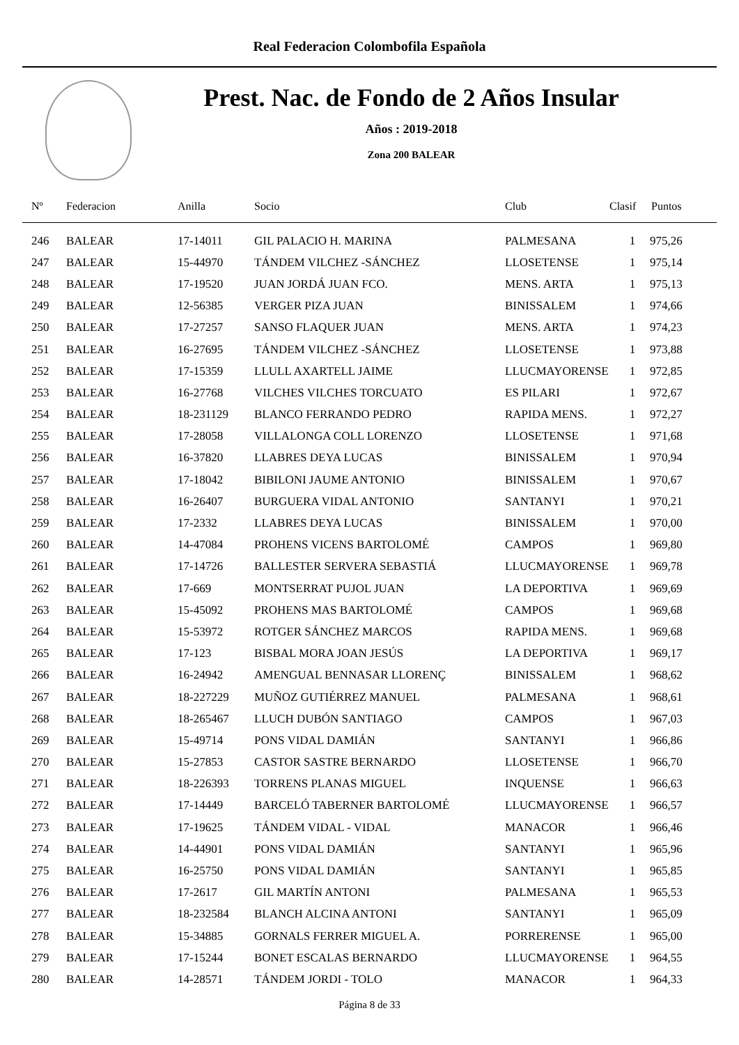Real Federacion Colombofila Española
Prest. Nac. de Fondo de 2 Años Insular
Años : 2019-2018
Zona 200 BALEAR
| Nº | Federacion | Anilla | Socio | Club | Clasif | Puntos |
| --- | --- | --- | --- | --- | --- | --- |
| 246 | BALEAR | 17-14011 | GIL PALACIO H. MARINA | PALMESANA | 1 | 975,26 |
| 247 | BALEAR | 15-44970 | TÁNDEM VILCHEZ -SÁNCHEZ | LLOSETENSE | 1 | 975,14 |
| 248 | BALEAR | 17-19520 | JUAN JORDÁ JUAN FCO. | MENS. ARTA | 1 | 975,13 |
| 249 | BALEAR | 12-56385 | VERGER PIZA JUAN | BINISSALEM | 1 | 974,66 |
| 250 | BALEAR | 17-27257 | SANSO FLAQUER JUAN | MENS. ARTA | 1 | 974,23 |
| 251 | BALEAR | 16-27695 | TÁNDEM VILCHEZ -SÁNCHEZ | LLOSETENSE | 1 | 973,88 |
| 252 | BALEAR | 17-15359 | LLULL AXARTELL JAIME | LLUCMAYORENSE | 1 | 972,85 |
| 253 | BALEAR | 16-27768 | VILCHES VILCHES TORCUATO | ES PILARI | 1 | 972,67 |
| 254 | BALEAR | 18-231129 | BLANCO FERRANDO PEDRO | RAPIDA MENS. | 1 | 972,27 |
| 255 | BALEAR | 17-28058 | VILLALONGA COLL LORENZO | LLOSETENSE | 1 | 971,68 |
| 256 | BALEAR | 16-37820 | LLABRES DEYA LUCAS | BINISSALEM | 1 | 970,94 |
| 257 | BALEAR | 17-18042 | BIBILONI JAUME ANTONIO | BINISSALEM | 1 | 970,67 |
| 258 | BALEAR | 16-26407 | BURGUERA VIDAL ANTONIO | SANTANYI | 1 | 970,21 |
| 259 | BALEAR | 17-2332 | LLABRES DEYA LUCAS | BINISSALEM | 1 | 970,00 |
| 260 | BALEAR | 14-47084 | PROHENS VICENS BARTOLOMÉ | CAMPOS | 1 | 969,80 |
| 261 | BALEAR | 17-14726 | BALLESTER SERVERA SEBASTIÁ | LLUCMAYORENSE | 1 | 969,78 |
| 262 | BALEAR | 17-669 | MONTSERRAT PUJOL JUAN | LA DEPORTIVA | 1 | 969,69 |
| 263 | BALEAR | 15-45092 | PROHENS MAS BARTOLOMÉ | CAMPOS | 1 | 969,68 |
| 264 | BALEAR | 15-53972 | ROTGER SÁNCHEZ MARCOS | RAPIDA MENS. | 1 | 969,68 |
| 265 | BALEAR | 17-123 | BISBAL MORA JOAN JESÚS | LA DEPORTIVA | 1 | 969,17 |
| 266 | BALEAR | 16-24942 | AMENGUAL BENNASAR LLORENÇ | BINISSALEM | 1 | 968,62 |
| 267 | BALEAR | 18-227229 | MUÑOZ GUTIÉRREZ MANUEL | PALMESANA | 1 | 968,61 |
| 268 | BALEAR | 18-265467 | LLUCH DUBÓN SANTIAGO | CAMPOS | 1 | 967,03 |
| 269 | BALEAR | 15-49714 | PONS VIDAL DAMIÁN | SANTANYI | 1 | 966,86 |
| 270 | BALEAR | 15-27853 | CASTOR SASTRE BERNARDO | LLOSETENSE | 1 | 966,70 |
| 271 | BALEAR | 18-226393 | TORRENS PLANAS MIGUEL | INQUENSE | 1 | 966,63 |
| 272 | BALEAR | 17-14449 | BARCELÓ TABERNER BARTOLOMÉ | LLUCMAYORENSE | 1 | 966,57 |
| 273 | BALEAR | 17-19625 | TÁNDEM VIDAL - VIDAL | MANACOR | 1 | 966,46 |
| 274 | BALEAR | 14-44901 | PONS VIDAL DAMIÁN | SANTANYI | 1 | 965,96 |
| 275 | BALEAR | 16-25750 | PONS VIDAL DAMIÁN | SANTANYI | 1 | 965,85 |
| 276 | BALEAR | 17-2617 | GIL MARTÍN ANTONI | PALMESANA | 1 | 965,53 |
| 277 | BALEAR | 18-232584 | BLANCH ALCINA ANTONI | SANTANYI | 1 | 965,09 |
| 278 | BALEAR | 15-34885 | GORNALS FERRER MIGUEL A. | PORRERENSE | 1 | 965,00 |
| 279 | BALEAR | 17-15244 | BONET ESCALAS BERNARDO | LLUCMAYORENSE | 1 | 964,55 |
| 280 | BALEAR | 14-28571 | TÁNDEM JORDI - TOLO | MANACOR | 1 | 964,33 |
Página 8 de 33